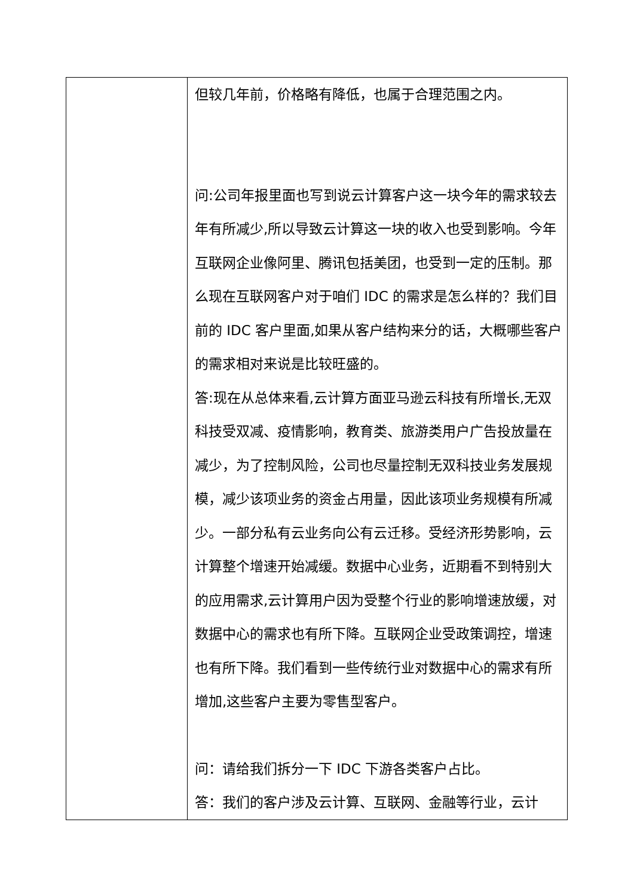| | 但较几年前，价格略有降低，也属于合理范围之内。 问:公司年报里面也写到说云计算客户这一块今年的需求较去年有所减少,所以导致云计算这一块的收入也受到影响。今年互联网企业像阿里、腾讯包括美团，也受到一定的压制。那么现在互联网客户对于咱们 IDC 的需求是怎么样的？我们目前的 IDC 客户里面,如果从客户结构来分的话，大概哪些客户的需求相对来说是比较旺盛的。 答:现在从总体来看,云计算方面亚马逊云科技有所增长,无双科技受双减、疫情影响，教育类、旅游类用户广告投放量在减少，为了控制风险，公司也尽量控制无双科技业务发展规模，减少该项业务的资金占用量，因此该项业务规模有所减少。一部分私有云业务向公有云迁移。受经济形势影响，云计算整个增速开始减缓。数据中心业务，近期看不到特别大的应用需求,云计算用户因为受整个行业的影响增速放缓，对数据中心的需求也有所下降。互联网企业受政策调控，增速也有所下降。我们看到一些传统行业对数据中心的需求有所增加,这些客户主要为零售型客户。 问：请给我们拆分一下 IDC 下游各类客户占比。 答：我们的客户涉及云计算、互联网、金融等行业，云计 |